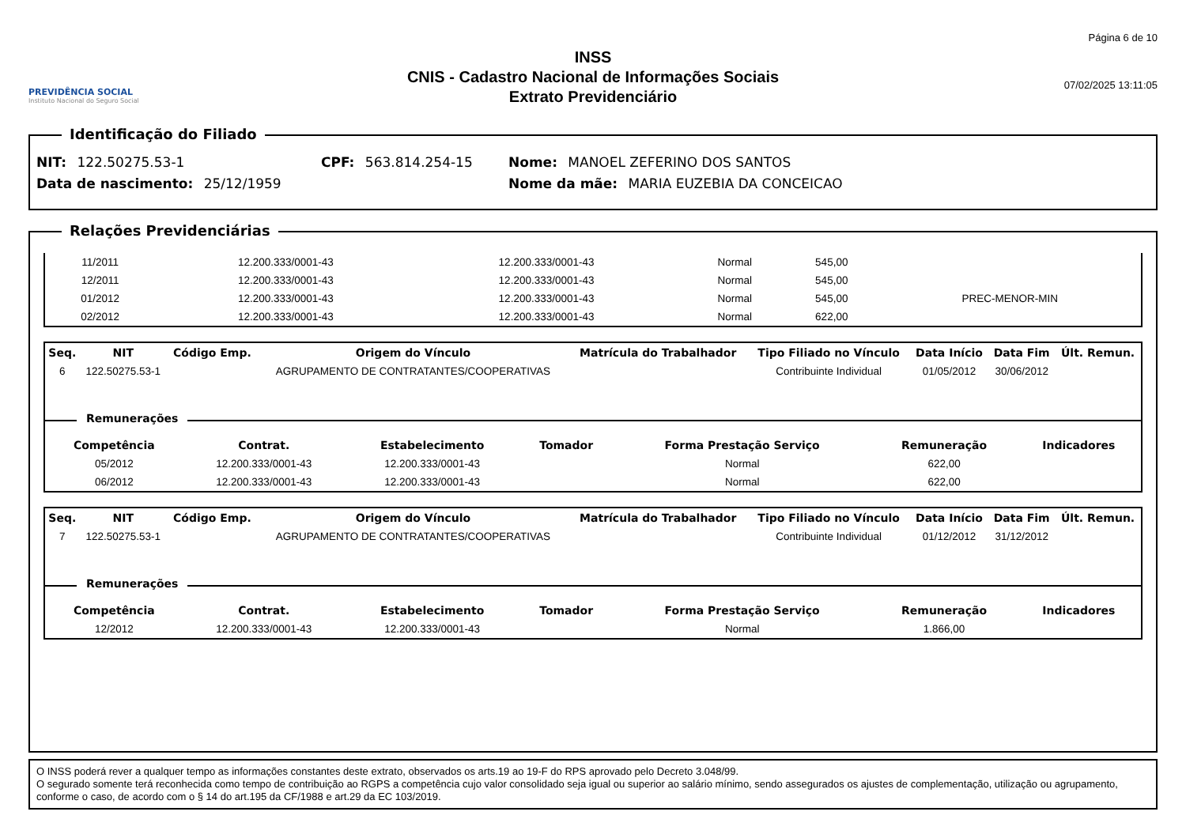PREVIDÊNCIA SOCIAL
Instituto Nacional do Seguro Social
INSS
CNIS - Cadastro Nacional de Informações Sociais
Extrato Previdenciário
Página 6 de 10
07/02/2025 13:11:05
Identificação do Filiado
NIT: 122.50275.53-1 CPF: 563.814.254-15 Nome: MANOEL ZEFERINO DOS SANTOS
Data de nascimento: 25/12/1959 Nome da mãe: MARIA EUZEBIA DA CONCEICAO
Relações Previdenciárias
| 11/2011 | 12.200.333/0001-43 | 12.200.333/0001-43 | | Normal | 545,00 | |
| 12/2011 | 12.200.333/0001-43 | 12.200.333/0001-43 | | Normal | 545,00 | |
| 01/2012 | 12.200.333/0001-43 | 12.200.333/0001-43 | | Normal | 545,00 | PREC-MENOR-MIN |
| 02/2012 | 12.200.333/0001-43 | 12.200.333/0001-43 | | Normal | 622,00 | |
| Seq. | NIT | Código Emp. | Origem do Vínculo | Matrícula do Trabalhador | Tipo Filiado no Vínculo | Data Início | Data Fim | Últ. Remun. |
| --- | --- | --- | --- | --- | --- | --- | --- | --- |
| 6 | 122.50275.53-1 | | AGRUPAMENTO DE CONTRATANTES/COOPERATIVAS | | Contribuinte Individual | 01/05/2012 | 30/06/2012 | |
Remunerações
| Competência | Contrat. | Estabelecimento | Tomador | Forma Prestação Serviço | Remuneração | Indicadores |
| --- | --- | --- | --- | --- | --- | --- |
| 05/2012 | 12.200.333/0001-43 | 12.200.333/0001-43 | | Normal | 622,00 | |
| 06/2012 | 12.200.333/0001-43 | 12.200.333/0001-43 | | Normal | 622,00 | |
| Seq. | NIT | Código Emp. | Origem do Vínculo | Matrícula do Trabalhador | Tipo Filiado no Vínculo | Data Início | Data Fim | Últ. Remun. |
| --- | --- | --- | --- | --- | --- | --- | --- | --- |
| 7 | 122.50275.53-1 | | AGRUPAMENTO DE CONTRATANTES/COOPERATIVAS | | Contribuinte Individual | 01/12/2012 | 31/12/2012 | |
Remunerações
| Competência | Contrat. | Estabelecimento | Tomador | Forma Prestação Serviço | Remuneração | Indicadores |
| --- | --- | --- | --- | --- | --- | --- |
| 12/2012 | 12.200.333/0001-43 | 12.200.333/0001-43 | | Normal | 1.866,00 | |
O INSS poderá rever a qualquer tempo as informações constantes deste extrato, observados os arts.19 ao 19-F do RPS aprovado pelo Decreto 3.048/99.
O segurado somente terá reconhecida como tempo de contribuição ao RGPS a competência cujo valor consolidado seja igual ou superior ao salário mínimo, sendo assegurados os ajustes de complementação, utilização ou agrupamento, conforme o caso, de acordo com o § 14 do art.195 da CF/1988 e art.29 da EC 103/2019.